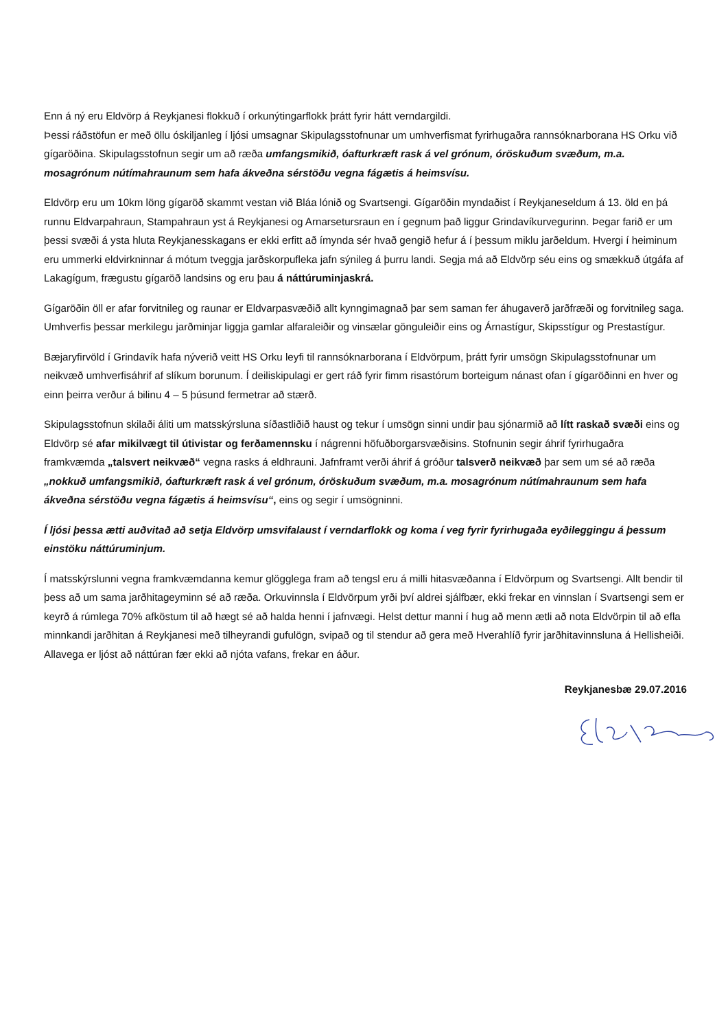Enn á ný eru Eldvörp á Reykjanesi flokkuð í orkunýtingarflokk þrátt fyrir hátt verndargildi.
Þessi ráðstöfun er með öllu óskiljanleg í ljósi umsagnar Skipulagsstofnunar um umhverfismat fyrirhugaðra rannsóknarborana HS Orku við gígaröðina. Skipulagsstofnun segir um að ræða umfangsmikið, óafturkræft rask á vel grónum, óröskuðum svæðum, m.a. mosagrónum nútímahraunum sem hafa ákveðna sérstöðu vegna fágætis á heimsvísu.
Eldvörp eru um 10km löng gígaröð skammt vestan við Bláa lónið og Svartsengi. Gígaröðin myndaðist í Reykjaneseldum á 13. öld en þá runnu Eldvarpahraun, Stampahraun yst á Reykjanesi og Arnarsetursraun en í gegnum það liggur Grindavíkurvegurinn. Þegar farið er um þessi svæði á ysta hluta Reykjanesskagans er ekki erfitt að ímynda sér hvað gengið hefur á í þessum miklu jarðeldum. Hvergi í heiminum eru ummerki eldvirkninnar á mótum tveggja jarðskorpufleka jafn sýnileg á þurru landi. Segja má að Eldvörp séu eins og smækkuð útgáfa af Lakagígum, frægustu gígaröð landsins og eru þau á náttúruminjaskrá.
Gígaröðin öll er afar forvitnileg og raunar er Eldvarpasvæðið allt kynngimagnað þar sem saman fer áhugaverð jarðfræði og forvitnileg saga. Umhverfis þessar merkilegu jarðminjar liggja gamlar alfaraleiðir og vinsælar gönguleiðir eins og Árnastígur, Skipsstígur og Prestastígur.
Bæjaryfirvöld í Grindavík hafa nýverið veitt HS Orku leyfi til rannsóknarborana í Eldvörpum, þrátt fyrir umsögn Skipulagsstofnunar um neikvæð umhverfisáhrif af slíkum borunum. Í deiliskipulagi er gert ráð fyrir fimm risastórum borteigum nánast ofan í gígaröðinni en hver og einn þeirra verður á bilinu 4 – 5 þúsund fermetrar að stærð.
Skipulagsstofnun skilaði áliti um matsskýrsluna síðastliðið haust og tekur í umsögn sinni undir þau sjónarmið að lítt raskað svæði eins og Eldvörp sé afar mikilvægt til útivistar og ferðamennsku í nágrenni höfuðborgarsvæðisins. Stofnunin segir áhrif fyrirhugaðra framkvæmda „talsvert neikvæð“ vegna rasks á eldhrauni. Jafnframt verði áhrif á gróður talsverð neikvæð þar sem um sé að ræða „nokkuð umfangsmikið, óafturkræft rask á vel grónum, óröskuðum svæðum, m.a. mosagrónum nútímahraunum sem hafa ákveðna sérstöðu vegna fágætis á heimsvísu“, eins og segir í umsögninni.
Í ljósi þessa ætti auðvitað að setja Eldvörp umsvifalaust í verndarflokk og koma í veg fyrir fyrirhugaða eyðileggingu á þessum einstöku náttúruminjum.
Í matsskýrslunni vegna framkvæmdanna kemur glögglega fram að tengsl eru á milli hitasvæðanna í Eldvörpum og Svartsengi. Allt bendir til þess að um sama jarðhitageyminn sé að ræða. Orkuvinnsla í Eldvörpum yrði því aldrei sjálfbær, ekki frekar en vinnslan í Svartsengi sem er keyrð á rúmlega 70% afköstum til að hægt sé að halda henni í jafnvægi. Helst dettur manni í hug að menn ætli að nota Eldvörpin til að efla minnkandi jarðhitan á Reykjanesi með tilheyrandi gufulögn, svipað og til stendur að gera með Hverahlíð fyrir jarðhitavinnsluna á Hellisheiði. Allavega er ljóst að náttúran fær ekki að njóta vafans, frekar en áður.
Reykjanesbæ 29.07.2016